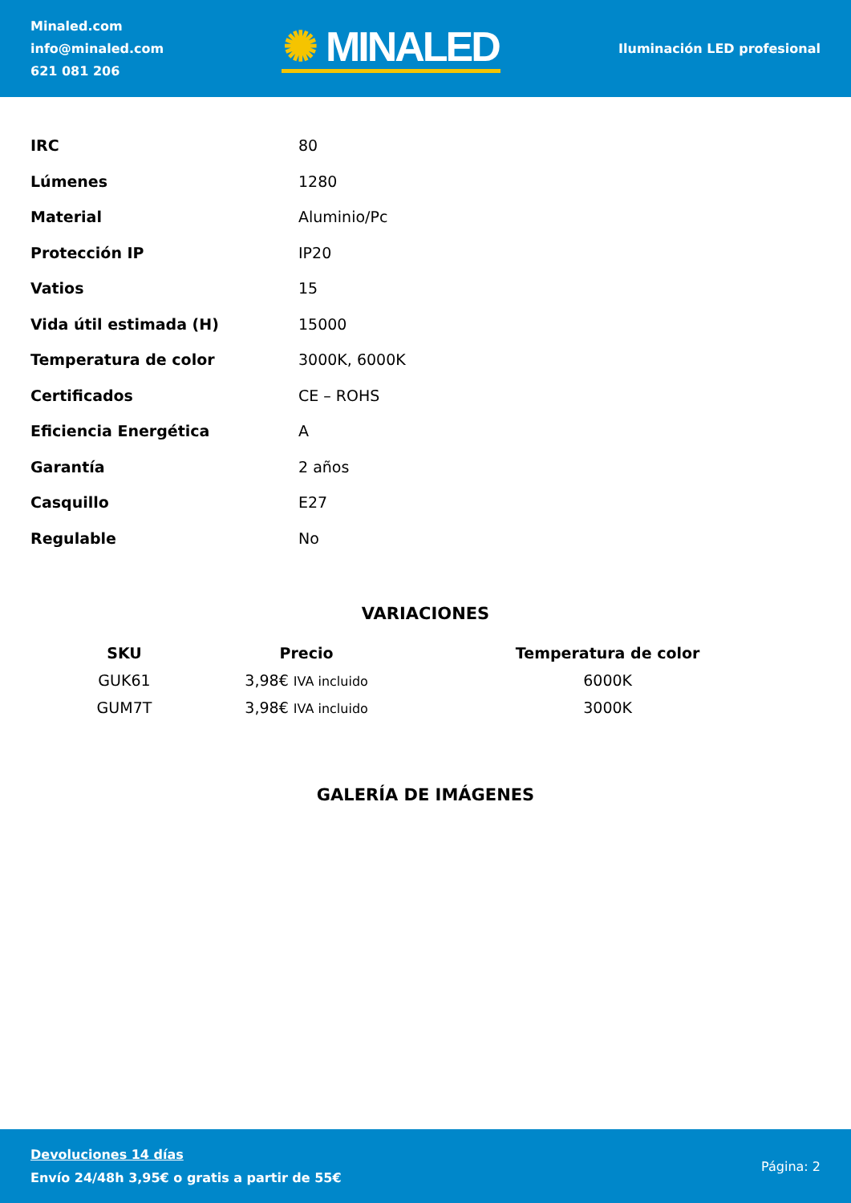Minaled.com
info@minaled.com
621 081 206
✺ MINALED
Iluminación LED profesional
| IRC | 80 |
| Lúmenes | 1280 |
| Material | Aluminio/Pc |
| Protección IP | IP20 |
| Vatios | 15 |
| Vida útil estimada (H) | 15000 |
| Temperatura de color | 3000K, 6000K |
| Certificados | CE – ROHS |
| Eficiencia Energética | A |
| Garantía | 2 años |
| Casquillo | E27 |
| Regulable | No |
VARIACIONES
| SKU | Precio | Temperatura de color |
| --- | --- | --- |
| GUK61 | 3,98€ IVA incluido | 6000K |
| GUM7T | 3,98€ IVA incluido | 3000K |
GALERÍA DE IMÁGENES
Devoluciones 14 días
Envío 24/48h 3,95€ o gratis a partir de 55€
Página: 2